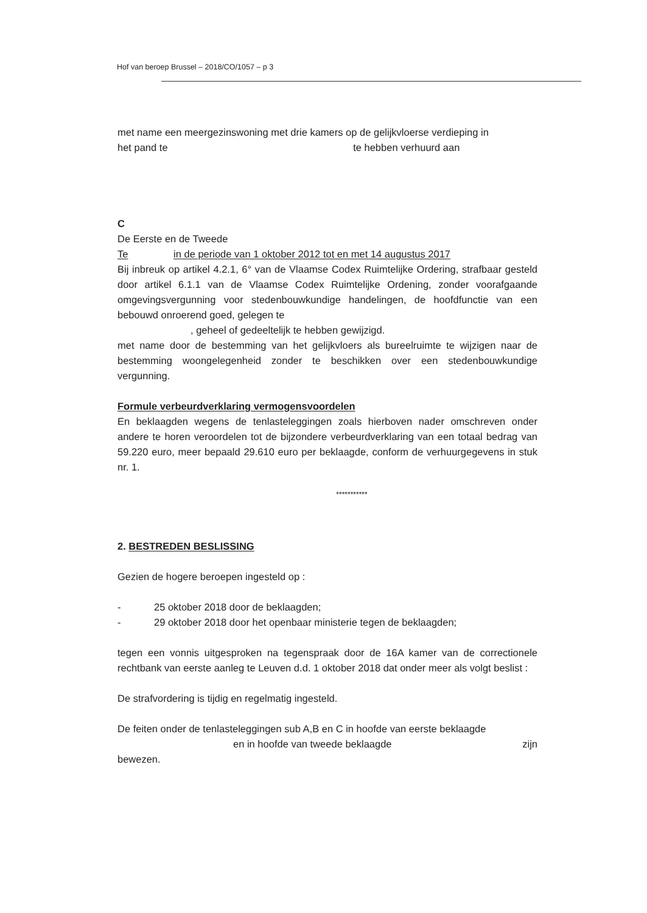Hof van beroep Brussel – 2018/CO/1057 – p 3
met name een meergezinswoning met drie kamers op de gelijkvloerse verdieping in
het pand te te hebben verhuurd aan
C
De Eerste en de Tweede
Te in de periode van 1 oktober 2012 tot en met 14 augustus 2017
Bij inbreuk op artikel 4.2.1, 6° van de Vlaamse Codex Ruimtelijke Ordering, strafbaar gesteld door artikel 6.1.1 van de Vlaamse Codex Ruimtelijke Ordening, zonder voorafgaande omgevingsvergunning voor stedenbouwkundige handelingen, de hoofdfunctie van een bebouwd onroerend goed, gelegen te
, geheel of gedeeltelijk te hebben gewijzigd.
met name door de bestemming van het gelijkvloers als bureelruimte te wijzigen naar de bestemming woongelegenheid zonder te beschikken over een stedenbouwkundige vergunning.
Formule verbeurdverklaring vermogensvoordelen
En beklaagden wegens de tenlasteleggingen zoals hierboven nader omschreven onder andere te horen veroordelen tot de bijzondere verbeurdverklaring van een totaal bedrag van 59.220 euro, meer bepaald 29.610 euro per beklaagde, conform de verhuurgegevens in stuk nr. 1.
***********
2. BESTREDEN BESLISSING
Gezien de hogere beroepen ingesteld op :
- 25 oktober 2018 door de beklaagden;
- 29 oktober 2018 door het openbaar ministerie tegen de beklaagden;
tegen een vonnis uitgesproken na tegenspraak door de 16A kamer van de correctionele rechtbank van eerste aanleg te Leuven d.d. 1 oktober 2018 dat onder meer als volgt beslist :
De strafvordering is tijdig en regelmatig ingesteld.
De feiten onder de tenlasteleggingen sub A,B en C in hoofde van eerste beklaagde
en in hoofde van tweede beklaagde zijn
bewezen.